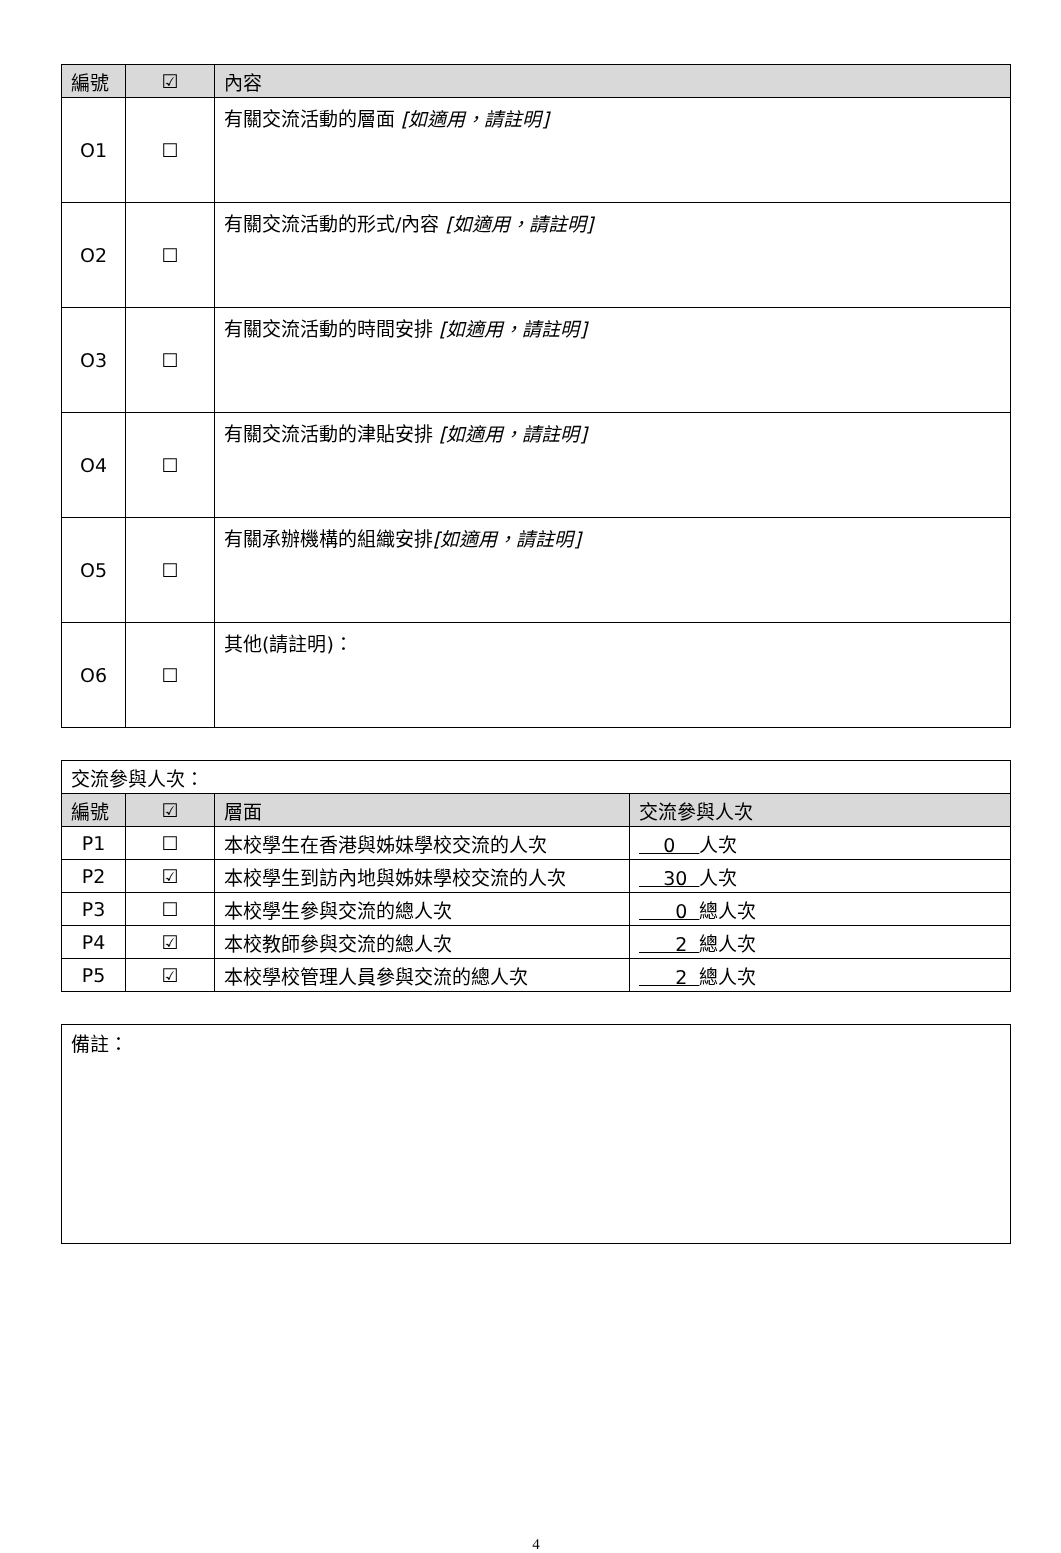| 編號 | ☑ | 內容 |
| --- | --- | --- |
| O1 | ☐ | 有關交流活動的層面 [如適用，請註明] |
| O2 | ☐ | 有關交流活動的形式/內容 [如適用，請註明] |
| O3 | ☐ | 有關交流活動的時間安排 [如適用，請註明] |
| O4 | ☐ | 有關交流活動的津貼安排 [如適用，請註明] |
| O5 | ☐ | 有關承辦機構的組織安排 [如適用，請註明] |
| O6 | ☐ | 其他(請註明)： |
| 交流參與人次： | | | |
| 編號 | ☑ | 層面 | 交流參與人次 |
| P1 | ☐ | 本校學生在香港與姊妹學校交流的人次 | 0 人次 |
| P2 | ☑ | 本校學生到訪內地與姊妹學校交流的人次 | 30 人次 |
| P3 | ☐ | 本校學生參與交流的總人次 | 0 總人次 |
| P4 | ☑ | 本校教師參與交流的總人次 | 2 總人次 |
| P5 | ☑ | 本校學校管理人員參與交流的總人次 | 2 總人次 |
| 備註： |
4